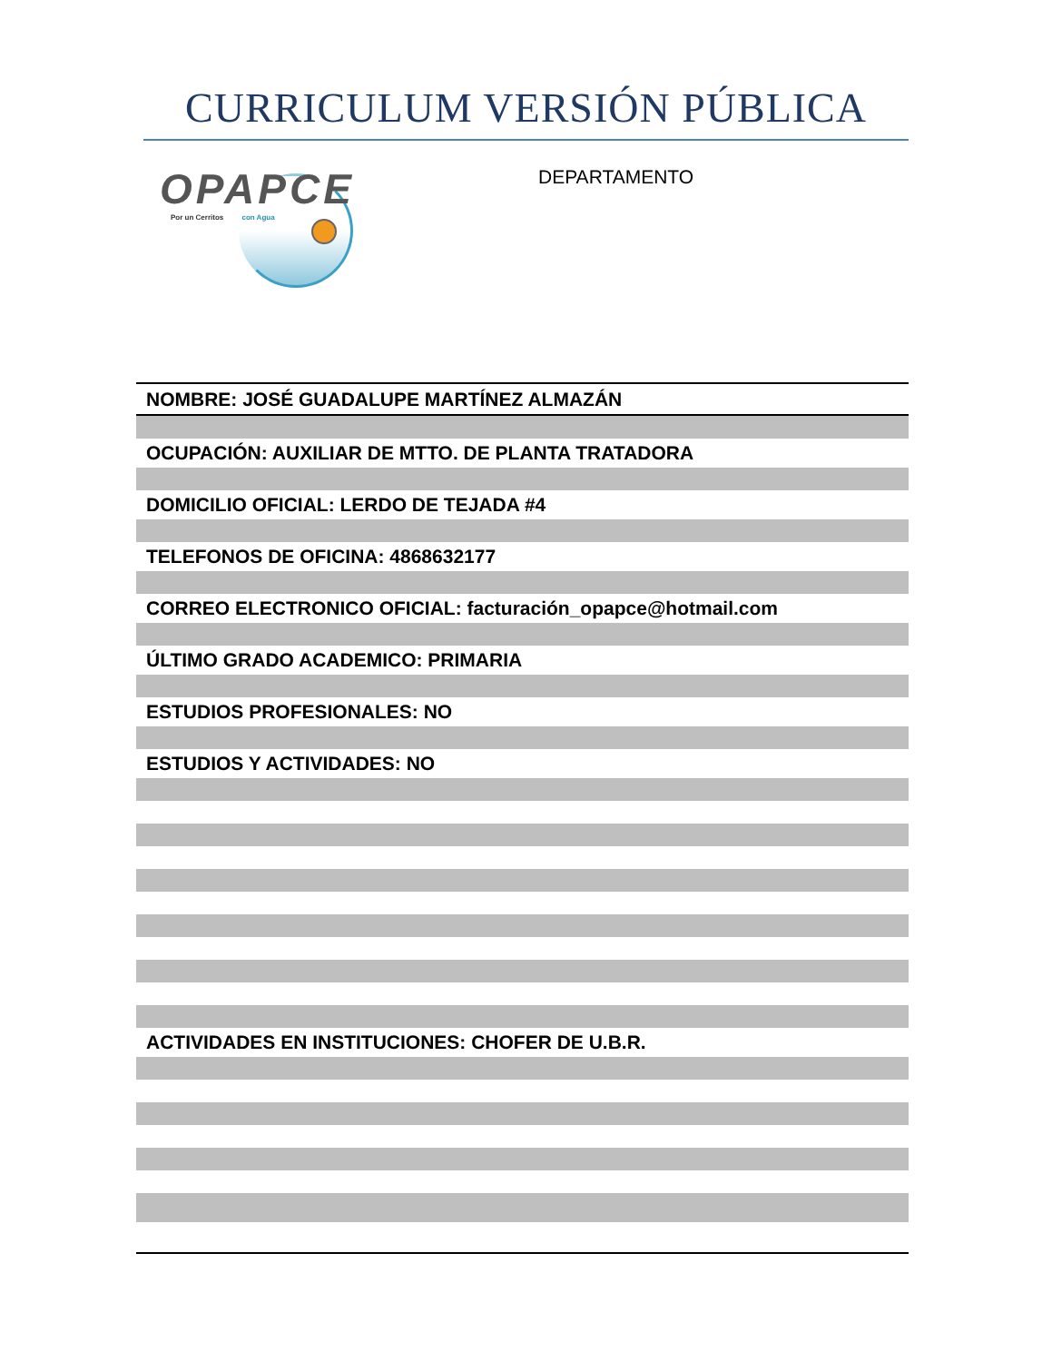CURRICULUM VERSIÓN PÚBLICA
OPAPCE
Por un Cerritos con Agua
DEPARTAMENTO
| NOMBRE: JOSÉ GUADALUPE MARTÍNEZ ALMAZÁN |
| OCUPACIÓN: AUXILIAR DE MTTO. DE PLANTA TRATADORA |
| DOMICILIO OFICIAL: LERDO DE TEJADA #4 |
| TELEFONOS DE OFICINA: 4868632177 |
| CORREO ELECTRONICO OFICIAL: facturación_opapce@hotmail.com |
| ÚLTIMO GRADO ACADEMICO: PRIMARIA |
| ESTUDIOS PROFESIONALES: NO |
| ESTUDIOS Y ACTIVIDADES: NO |
| ACTIVIDADES EN INSTITUCIONES: CHOFER DE U.B.R. |